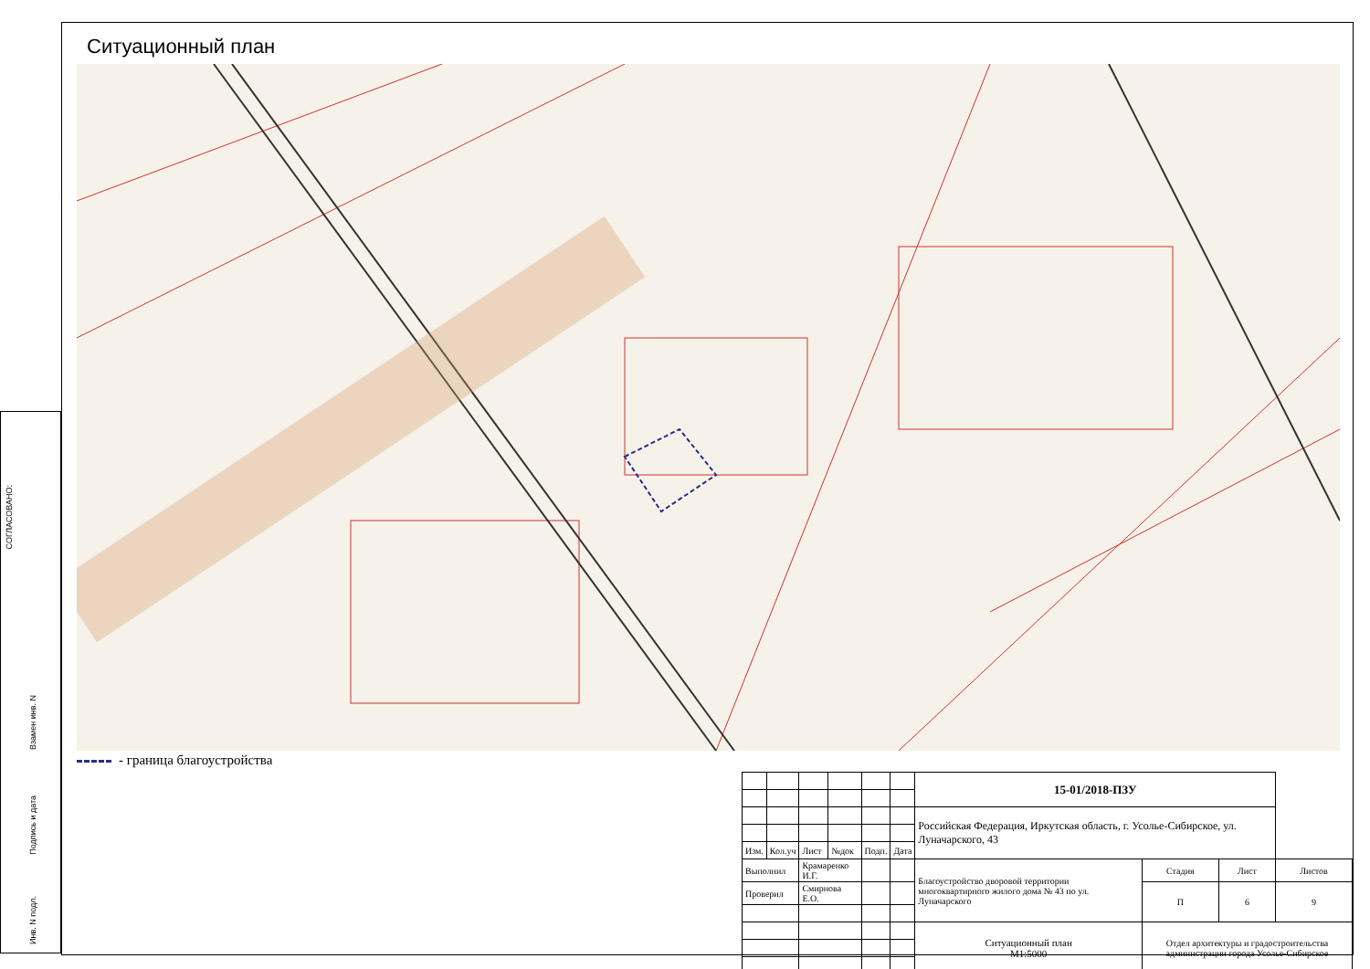СОГЛАСОВАНО:
Взамен инв. N
Подпись и дата
Инв. N подл.
Ситуационный план
- граница благоустройства
| | | | | | | 15-01/2018-ПЗУ | | | |
| | | | | | | Российская Федерация, Иркутская область, г. Усолье-Сибирское, ул. Луначарского, 43 | | | |
| Изм. | Кол.уч | Лист | №док | Подп. | Дата | | | | |
| Выполнил | | Крамаренко И.Г. | | | | Благоустройство дворовой территории многоквартирного жилого дома № 43 по ул. Луначарского | Стадия | Лист | Листов |
| Проверил | | Смирнова Е.О. | | | | | П | 6 | 9 |
| | | | | | | Ситуационный план М1:5000 | Отдел архитектуры и градостроительства администрации города Усолье-Сибирское | | |